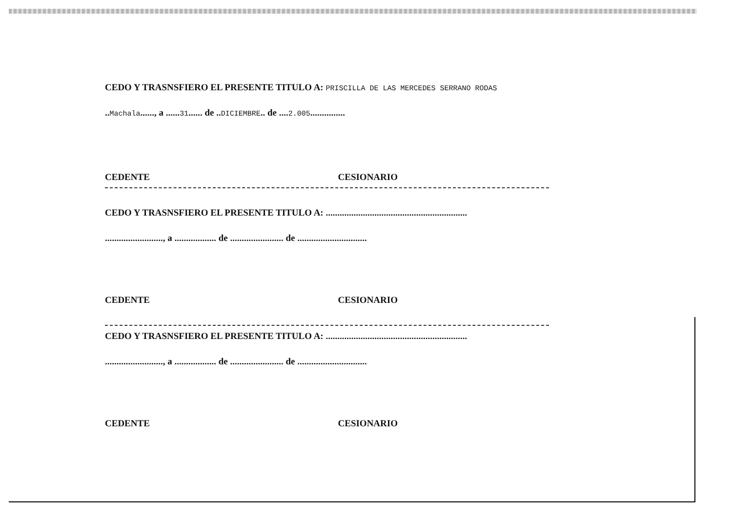CEDO Y TRASNSFIERO EL PRESENTE TITULO A: PRISCILLA DE LAS MERCEDES SERRANO RODAS
..Machala......, a ......31...... de ..DICIEMBRE.. de ....2.005...............
CEDENTE CESIONARIO
CEDO Y TRASNSFIERO EL PRESENTE TITULO A: .............................................................
........................., a .................. de ....................... de ..............................
CEDENTE CESIONARIO
CEDO Y TRASNSFIERO EL PRESENTE TITULO A: .............................................................
........................., a .................. de ....................... de ..............................
CEDENTE CESIONARIO